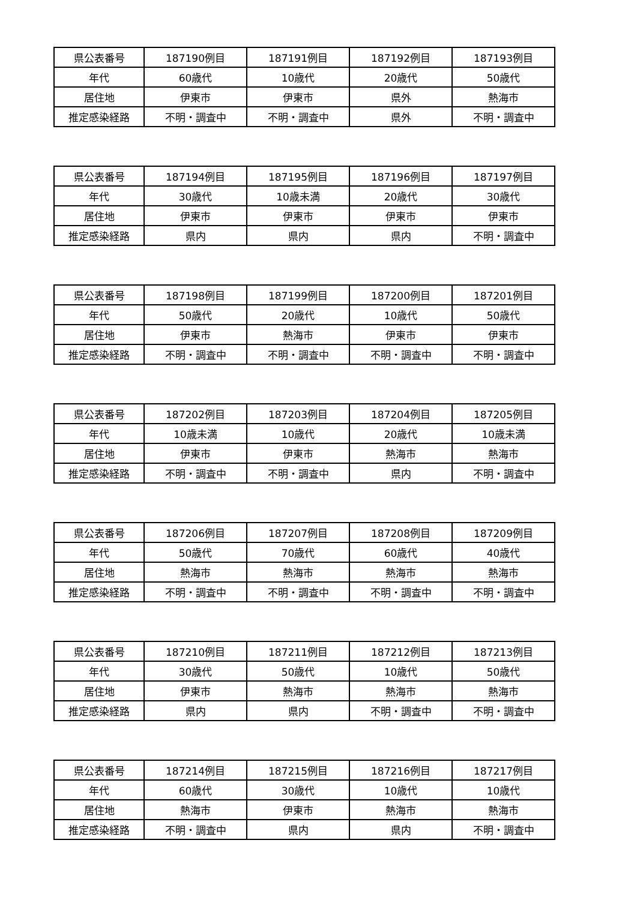| 県公表番号 | 187190例目 | 187191例目 | 187192例目 | 187193例目 |
| 年代 | 60歳代 | 10歳代 | 20歳代 | 50歳代 |
| 居住地 | 伊東市 | 伊東市 | 県外 | 熱海市 |
| 推定感染経路 | 不明・調査中 | 不明・調査中 | 県外 | 不明・調査中 |
| 県公表番号 | 187194例目 | 187195例目 | 187196例目 | 187197例目 |
| 年代 | 30歳代 | 10歳未満 | 20歳代 | 30歳代 |
| 居住地 | 伊東市 | 伊東市 | 伊東市 | 伊東市 |
| 推定感染経路 | 県内 | 県内 | 県内 | 不明・調査中 |
| 県公表番号 | 187198例目 | 187199例目 | 187200例目 | 187201例目 |
| 年代 | 50歳代 | 20歳代 | 10歳代 | 50歳代 |
| 居住地 | 伊東市 | 熱海市 | 伊東市 | 伊東市 |
| 推定感染経路 | 不明・調査中 | 不明・調査中 | 不明・調査中 | 不明・調査中 |
| 県公表番号 | 187202例目 | 187203例目 | 187204例目 | 187205例目 |
| 年代 | 10歳未満 | 10歳代 | 20歳代 | 10歳未満 |
| 居住地 | 伊東市 | 伊東市 | 熱海市 | 熱海市 |
| 推定感染経路 | 不明・調査中 | 不明・調査中 | 県内 | 不明・調査中 |
| 県公表番号 | 187206例目 | 187207例目 | 187208例目 | 187209例目 |
| 年代 | 50歳代 | 70歳代 | 60歳代 | 40歳代 |
| 居住地 | 熱海市 | 熱海市 | 熱海市 | 熱海市 |
| 推定感染経路 | 不明・調査中 | 不明・調査中 | 不明・調査中 | 不明・調査中 |
| 県公表番号 | 187210例目 | 187211例目 | 187212例目 | 187213例目 |
| 年代 | 30歳代 | 50歳代 | 10歳代 | 50歳代 |
| 居住地 | 伊東市 | 熱海市 | 熱海市 | 熱海市 |
| 推定感染経路 | 県内 | 県内 | 不明・調査中 | 不明・調査中 |
| 県公表番号 | 187214例目 | 187215例目 | 187216例目 | 187217例目 |
| 年代 | 60歳代 | 30歳代 | 10歳代 | 10歳代 |
| 居住地 | 熱海市 | 伊東市 | 熱海市 | 熱海市 |
| 推定感染経路 | 不明・調査中 | 県内 | 県内 | 不明・調査中 |